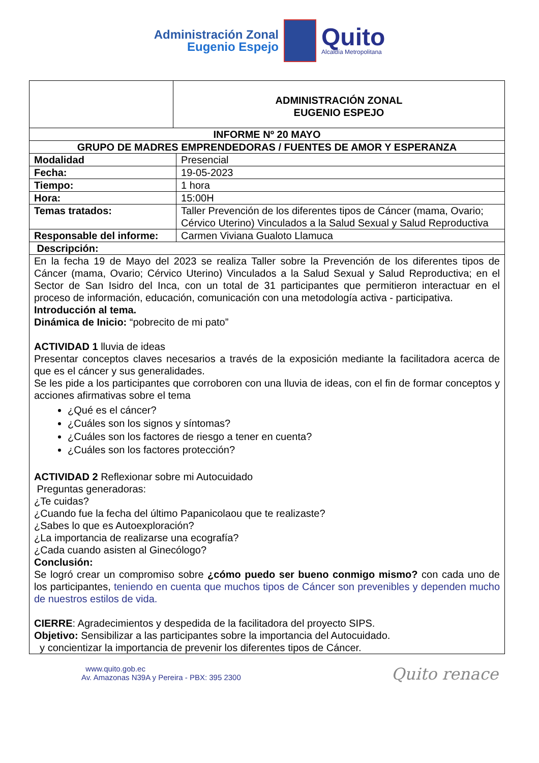Administración Zonal
Eugenio Espejo
Quito
Alcaldía Metropolitana
| | ADMINISTRACIÓN ZONAL EUGENIO ESPEJO | |
| INFORME Nº 20 MAYO | | |
| GRUPO DE MADRES EMPRENDEDORAS / FUENTES DE AMOR Y ESPERANZA | | |
| Modalidad | | Presencial |
| Fecha: | | 19-05-2023 |
| Tiempo: | | 1 hora |
| Hora: | | 15:00H |
| Temas tratados: | | Taller Prevención de los diferentes tipos de Cáncer (mama, Ovario; Cérvico Uterino) Vinculados a la Salud Sexual y Salud Reproductiva |
| Responsable del informe: | | Carmen Viviana Gualoto Llamuca |
| Descripción: | | |
| En la fecha 19 de Mayo del 2023 se realiza Taller sobre la Prevención de los diferentes tipos de Cáncer (mama, Ovario; Cérvico Uterino) Vinculados a la Salud Sexual y Salud Reproductiva; en el Sector de San Isidro del Inca, con un total de 31 participantes que permitieron interactuar en el proceso de información, educación, comunicación con una metodología activa - participativa. Introducción al tema. Dinámica de Inicio: “pobrecito de mi pato” ACTIVIDAD 1 lluvia de ideas Presentar conceptos claves necesarios a través de la exposición mediante la facilitadora acerca de que es el cáncer y sus generalidades. Se les pide a los participantes que corroboren con una lluvia de ideas, con el fin de formar conceptos y acciones afirmativas sobre el tema ¿Qué es el cáncer? ¿Cuáles son los signos y síntomas? ¿Cuáles son los factores de riesgo a tener en cuenta? ¿Cuáles son los factores protección? ACTIVIDAD 2 Reflexionar sobre mi Autocuidado Preguntas generadoras: ¿Te cuidas? ¿Cuando fue la fecha del último Papanicolaou que te realizaste? ¿Sabes lo que es Autoexploración? ¿La importancia de realizarse una ecografía? ¿Cada cuando asisten al Ginecólogo? Conclusión: Se logró crear un compromiso sobre ¿cómo puedo ser bueno conmigo mismo? con cada uno de los participantes, teniendo en cuenta que muchos tipos de Cáncer son prevenibles y dependen mucho de nuestros estilos de vida. CIERRE : Agradecimientos y despedida de la facilitadora del proyecto SIPS. Objetivo: Sensibilizar a las participantes sobre la importancia del Autocuidado. y concientizar la importancia de prevenir los diferentes tipos de Cáncer. | | |
www.quito.gob.ec
Av. Amazonas N39A y Pereira - PBX: 395 2300
Quito renace